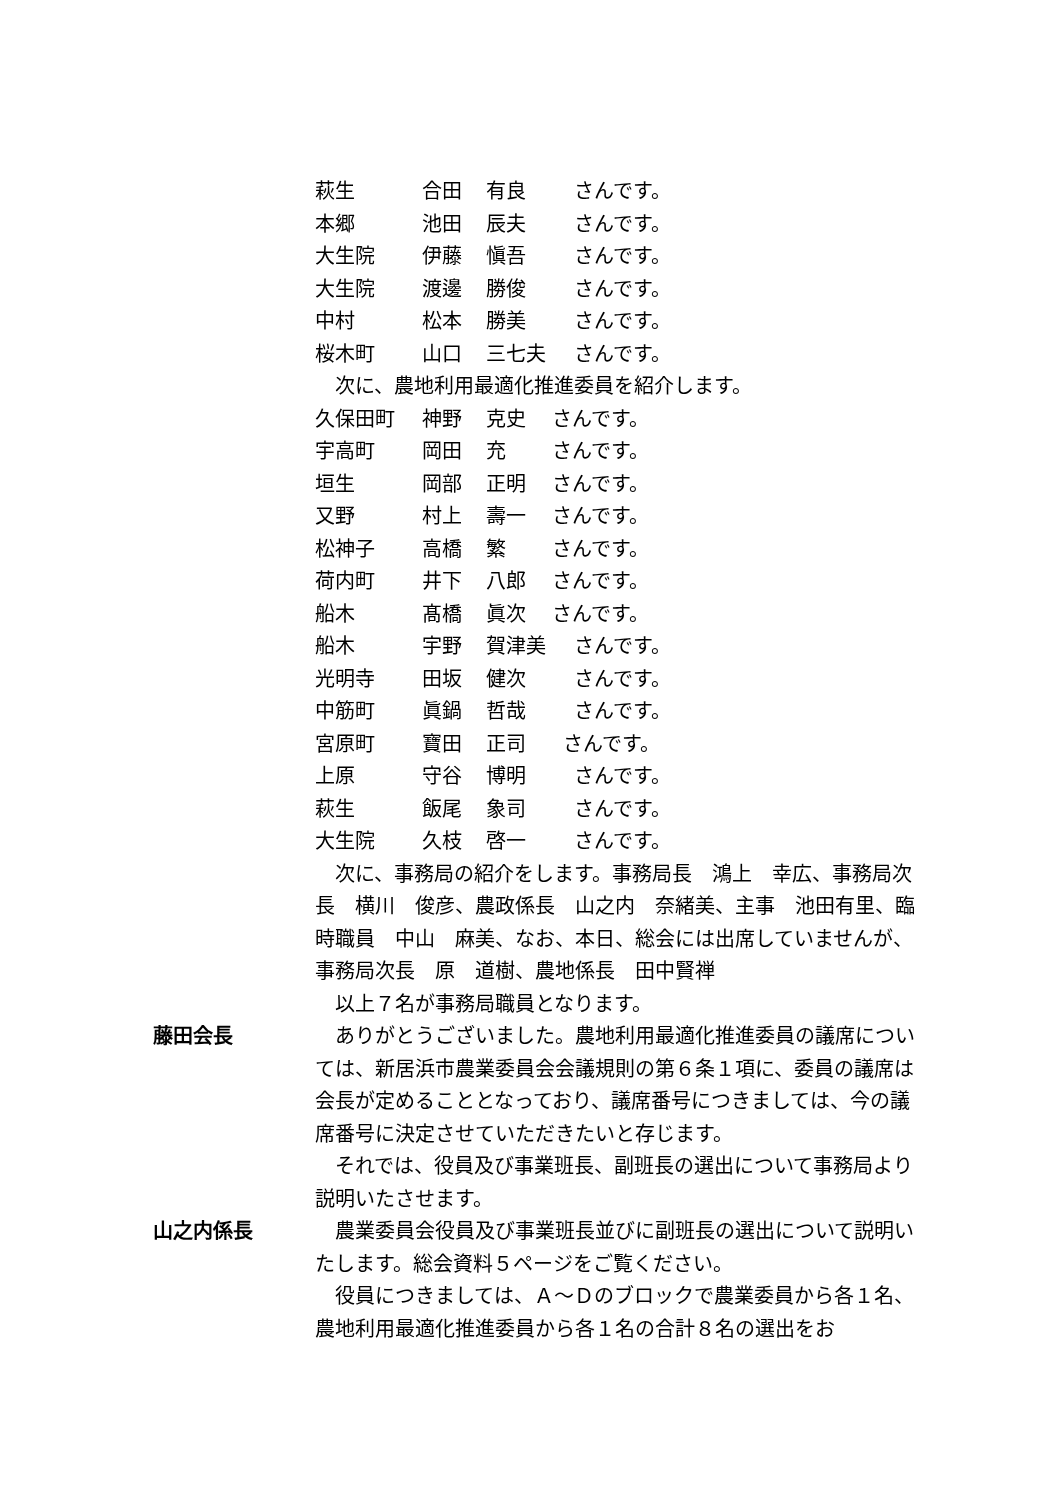萩生 合田 有良 さんです。
本郷 池田 辰夫 さんです。
大生院 伊藤 愼吾 さんです。
大生院 渡邊 勝俊 さんです。
中村 松本 勝美 さんです。
桜木町 山口 三七夫 さんです。
次に、農地利用最適化推進委員を紹介します。
久保田町 神野 克史 さんです。
宇高町 岡田 充 さんです。
垣生 岡部 正明 さんです。
又野 村上 壽一 さんです。
松神子 高橋 繁 さんです。
荷内町 井下 八郎 さんです。
船木 髙橋 眞次 さんです。
船木 宇野 賀津美 さんです。
光明寺 田坂 健次 さんです。
中筋町 眞鍋 哲哉 さんです。
宮原町 寶田 正司 さんです。
上原 守谷 博明 さんです。
萩生 飯尾 象司 さんです。
大生院 久枝 啓一 さんです。
次に、事務局の紹介をします。事務局長　鴻上　幸広、事務局次長　横川　俊彦、農政係長　山之内　奈緒美、主事　池田有里、臨時職員　中山　麻美、なお、本日、総会には出席していませんが、事務局次長　原　道樹、農地係長　田中賢禅
以上７名が事務局職員となります。
藤田会長 ありがとうございました。農地利用最適化推進委員の議席については、新居浜市農業委員会会議規則の第６条１項に、委員の議席は会長が定めることとなっており、議席番号につきましては、今の議席番号に決定させていただきたいと存じます。
それでは、役員及び事業班長、副班長の選出について事務局より説明いたさせます。
山之内係長 農業委員会役員及び事業班長並びに副班長の選出について説明いたします。総会資料５ページをご覧ください。
役員につきましては、Ａ～Ｄのブロックで農業委員から各１名、農地利用最適化推進委員から各１名の合計８名の選出をお